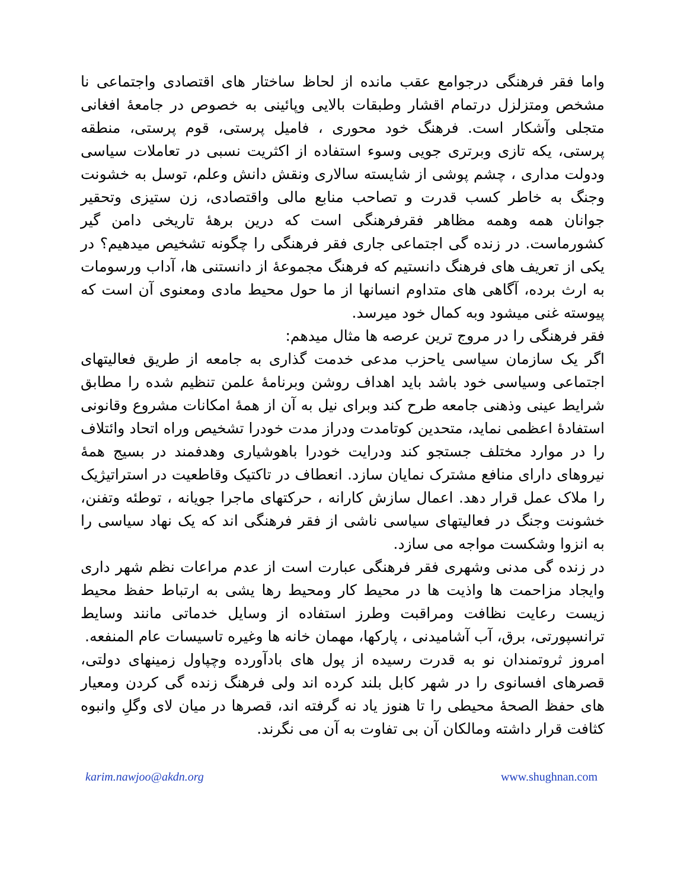واما فقر فرهنگی درجوامع عقب مانده از لحاظ ساختار های اقتصادی واجتماعی نا مشخص ومتزلزل درتمام اقشار وطبقات بالایی وپائینی به خصوص در جامعهٔ افغانی متجلی وآشکار است. فرهنگ خود محوری ، فامیل پرستی، قوم پرستی، منطقه پرستی، یکه تازی وبرتری جویی وسوء استفاده از اکثریت نسبی در تعاملات سیاسی ودولت مداری ، چشم پوشی از شایسته سالاری ونقش دانش وعلم، توسل به خشونت وجنگ به خاطر کسب قدرت و تصاحب منابع مالی واقتصادی، زن ستیزی وتحقیر جوانان همه وهمه مظاهر فقرفرهنگی است که درین برههٔ تاریخی دامن گیر کشورماست. در زنده گی اجتماعی جاری فقر فرهنگی را چگونه تشخیص میدهیم؟ در یکی از تعریف های فرهنگ دانستیم که فرهنگ مجموعهٔ از دانستنی ها، آداب ورسومات به ارث برده، آگاهی های متداوم انسانها از ما حول محیط مادی ومعنوی آن است که پیوسته غنی میشود وبه کمال خود میرسد.
فقر فرهنگی را در مروج ترین عرصه ها مثال میدهم:
اگر یک سازمان سیاسی یاحزب مدعی خدمت گذاری به جامعه از طریق فعالیتهای اجتماعی وسیاسی خود باشد باید اهداف روشن وبرنامهٔ علمن تنظیم شده را مطابق شرایط عینی وذهنی جامعه طرح کند وبرای نیل به آن از همهٔ امکانات مشروع وقانونی استفادهٔ اعظمی نماید، متحدین کوتامدت ودراز مدت خودرا تشخیص وراه اتحاد وائتلاف را در موارد مختلف جستجو کند ودرایت خودرا باهوشیاری وهدفمند در بسیج همهٔ نیروهای دارای منافع مشترک نمایان سازد. انعطاف در تاکتیک وقاطعیت در استراتیژیک را ملاک عمل قرار دهد. اعمال سازش کارانه ، حرکتهای ماجرا جویانه ، توطئه وتفنن، خشونت وجنگ در فعالیتهای سیاسی ناشی از فقر فرهنگی اند که یک نهاد سیاسی را به انزوا وشکست مواجه می سازد.
در زنده گی مدنی وشهری فقر فرهنگی عبارت است از عدم مراعات نظم شهر داری وایجاد مزاحمت ها واذیت ها در محیط کار ومحیط رها یشی به ارتباط حفظ محیط زیست رعایت نظافت ومراقبت وطرز استفاده از وسایل خدماتی مانند وسایط ترانسپورتی، برق، آب آشامیدنی ، پارکها، مهمان خانه ها وغیره تاسیسات عام المنفعه.
امروز ثروتمندان نو به قدرت رسیده از پول های بادآورده وچپاول زمینهای دولتی، قصرهای افسانوی را در شهر کابل بلند کرده اند ولی فرهنگ زنده گی کردن ومعیار های حفظ الصحهٔ محیطی را تا هنوز یاد نه گرفته اند، قصرها در میان لای وگلِ وانبوه کثافت قرار داشته ومالکان آن بی تفاوت به آن می نگرند.
karim.nawjoo@akdn.org www.shughnan.com